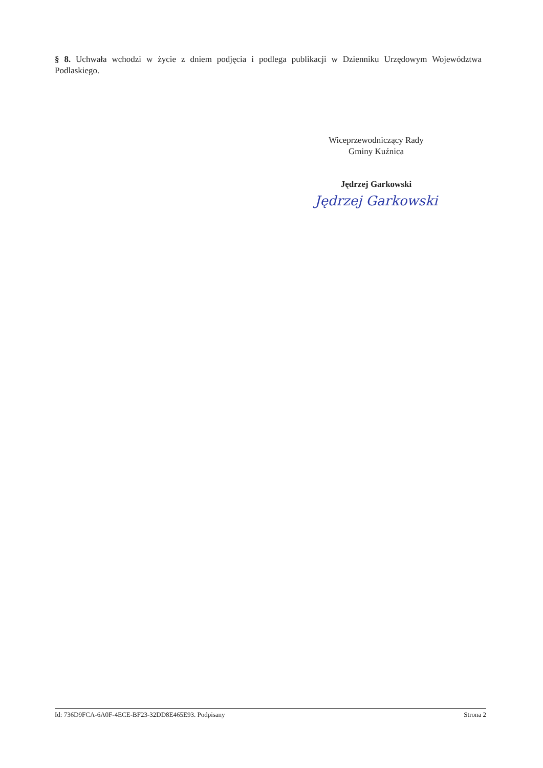§ 8. Uchwała wchodzi w życie z dniem podjęcia i podlega publikacji w Dzienniku Urzędowym Województwa Podlaskiego.
Wiceprzewodniczący Rady
Gminy Kuźnica
Jędrzej Garkowski
Jędrzej Garkowski
Id: 736D9FCA-6A0F-4ECE-BF23-32DD8E465E93. Podpisany Strona 2